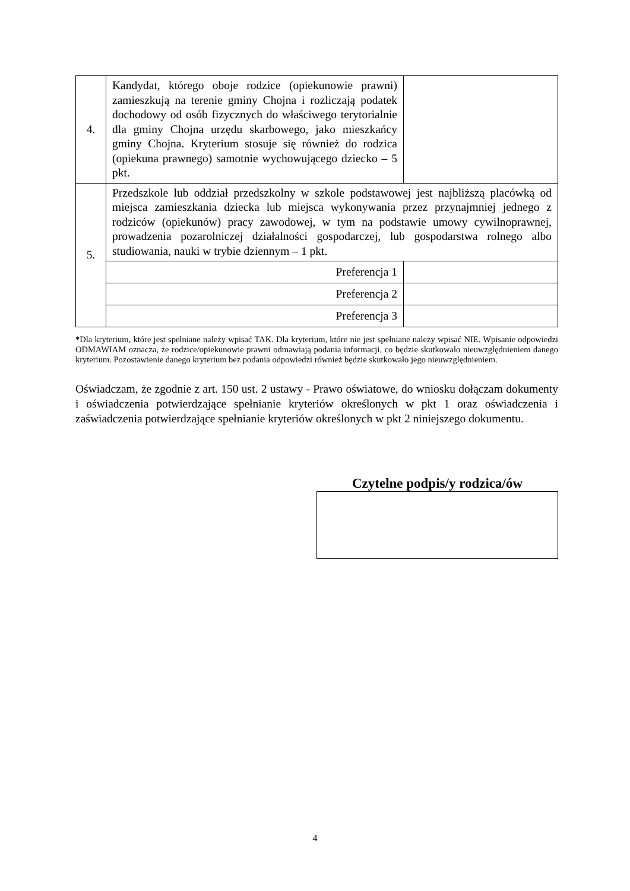| 4. | Kandydat, którego oboje rodzice (opiekunowie prawni) zamieszkują na terenie gminy Chojna i rozliczają podatek dochodowy od osób fizycznych do właściwego terytorialnie dla gminy Chojna urzędu skarbowego, jako mieszkańcy gminy Chojna. Kryterium stosuje się również do rodzica (opiekuna prawnego) samotnie wychowującego dziecko – 5 pkt. | |
| 5. | Przedszkole lub oddział przedszkolny w szkole podstawowej jest najbliższą placówką od miejsca zamieszkania dziecka lub miejsca wykonywania przez przynajmniej jednego z rodziców (opiekunów) pracy zawodowej, w tym na podstawie umowy cywilnoprawnej, prowadzenia pozarolniczej działalności gospodarczej, lub gospodarstwa rolnego albo studiowania, nauki w trybie dziennym – 1 pkt. | |
| | Preferencja 1 | |
| | Preferencja 2 | |
| | Preferencja 3 | |
*Dla kryterium, które jest spełniane należy wpisać TAK. Dla kryterium, które nie jest spełniane należy wpisać NIE. Wpisanie odpowiedzi ODMAWIAM oznacza, że rodzice/opiekunowie prawni odmawiają podania informacji, co będzie skutkowało nieuwzględnieniem danego kryterium. Pozostawienie danego kryterium bez podania odpowiedzi również będzie skutkowało jego nieuwzględnieniem.
Oświadczam, że zgodnie z art. 150 ust. 2 ustawy - Prawo oświatowe, do wniosku dołączam dokumenty i oświadczenia potwierdzające spełnianie kryteriów określonych w pkt 1 oraz oświadczenia i zaświadczenia potwierdzające spełnianie kryteriów określonych w pkt 2 niniejszego dokumentu.
Czytelne podpis/y rodzica/ów
4